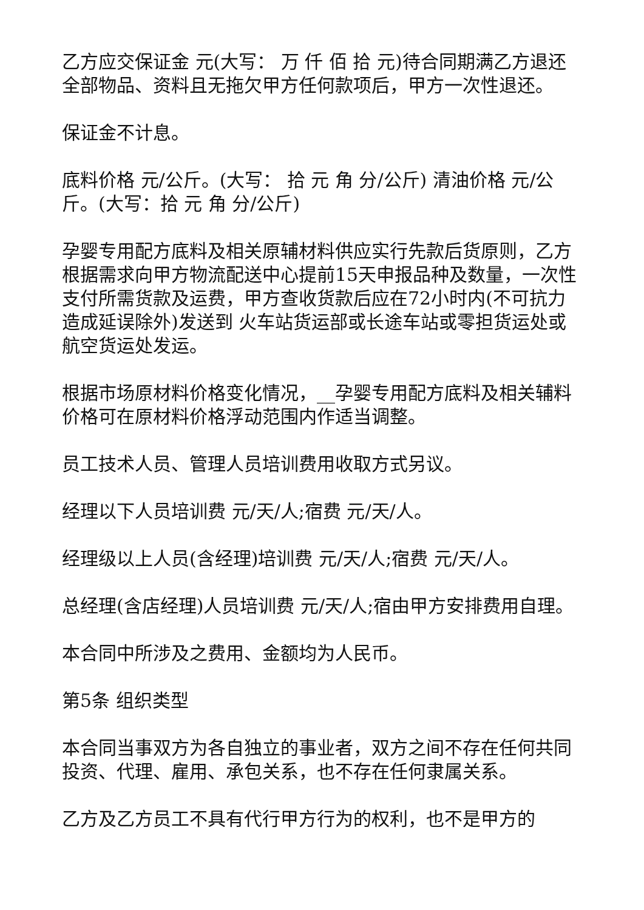乙方应交保证金 元(大写： 万 仟 佰 拾 元)待合同期满乙方退还全部物品、资料且无拖欠甲方任何款项后，甲方一次性退还。
保证金不计息。
底料价格 元/公斤。(大写： 拾 元 角 分/公斤) 清油价格 元/公斤。(大写：拾 元 角 分/公斤)
孕婴专用配方底料及相关原辅材料供应实行先款后货原则，乙方根据需求向甲方物流配送中心提前15天申报品种及数量，一次性支付所需货款及运费，甲方查收货款后应在72小时内(不可抗力造成延误除外)发送到 火车站货运部或长途车站或零担货运处或航空货运处发运。
根据市场原材料价格变化情况，__孕婴专用配方底料及相关辅料价格可在原材料价格浮动范围内作适当调整。
员工技术人员、管理人员培训费用收取方式另议。
经理以下人员培训费 元/天/人;宿费 元/天/人。
经理级以上人员(含经理)培训费 元/天/人;宿费 元/天/人。
总经理(含店经理)人员培训费 元/天/人;宿由甲方安排费用自理。
本合同中所涉及之费用、金额均为人民币。
第5条 组织类型
本合同当事双方为各自独立的事业者，双方之间不存在任何共同投资、代理、雇用、承包关系，也不存在任何隶属关系。
乙方及乙方员工不具有代行甲方行为的权利，也不是甲方的